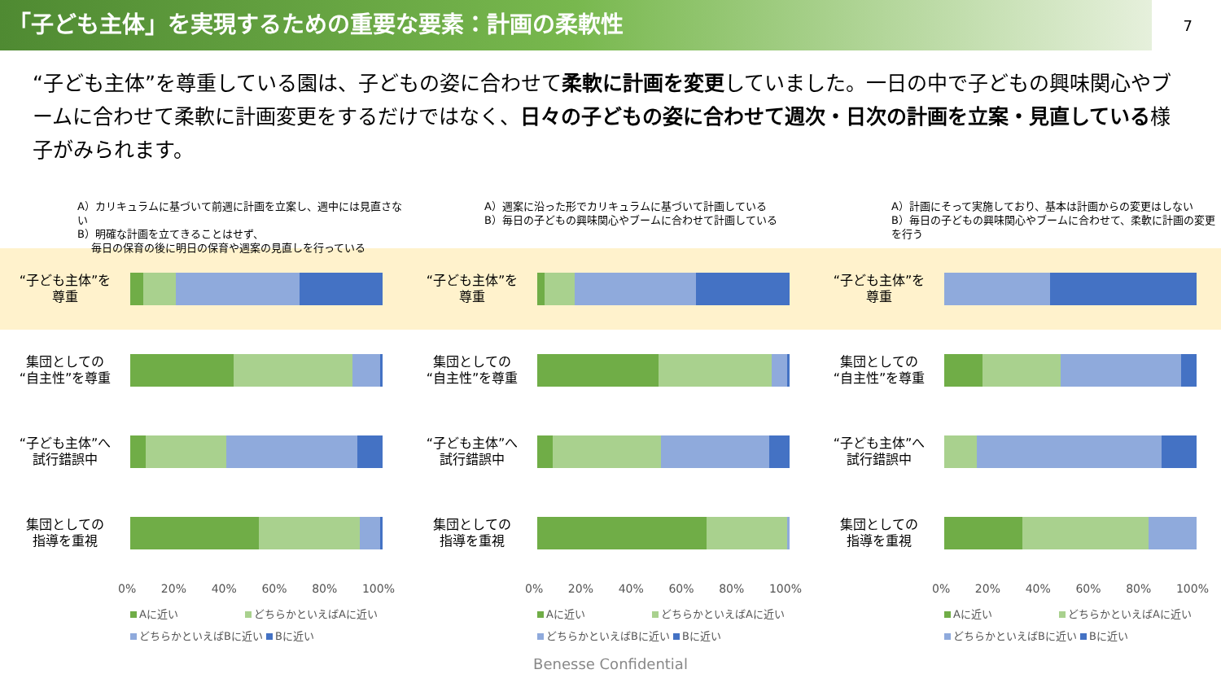「子ども主体」を実現するための重要な要素：計画の柔軟性
7
“子ども主体”を尊重している園は、子どもの姿に合わせて柔軟に計画を変更していました。一日の中で子どもの興味関心やブームに合わせて柔軟に計画変更をするだけではなく、日々の子どもの姿に合わせて週次・日次の計画を立案・見直している様子がみられます。
A）カリキュラムに基づいて前週に計画を立案し、週中には見直さない
B）明確な計画を立てきることはせず、
　 毎日の保育の後に明日の保育や週案の見直しを行っている
“子ども主体”を
尊重
集団としての
“自主性”を尊重
“子ども主体”へ
試行錯誤中
集団としての
指導を重視
0% 20% 40% 60% 80% 100%
Aに近い　　　　　　 どちらかといえばAに近い
どちらかといえばBに近い Bに近い
A）週案に沿った形でカリキュラムに基づいて計画している
B）毎日の子どもの興味関心やブームに合わせて計画している
“子ども主体”を
尊重
集団としての
“自主性”を尊重
“子ども主体”へ
試行錯誤中
集団としての
指導を重視
0% 20% 40% 60% 80% 100%
Aに近い　　　　　　 どちらかといえばAに近い
どちらかといえばBに近い Bに近い
A）計画にそって実施しており、基本は計画からの変更はしない
B）毎日の子どもの興味関心やブームに合わせて、柔軟に計画の変更を行う
“子ども主体”を
尊重
集団としての
“自主性”を尊重
“子ども主体”へ
試行錯誤中
集団としての
指導を重視
0% 20% 40% 60% 80% 100%
Aに近い　　　　　　 どちらかといえばAに近い
どちらかといえばBに近い Bに近い
Benesse Confidential